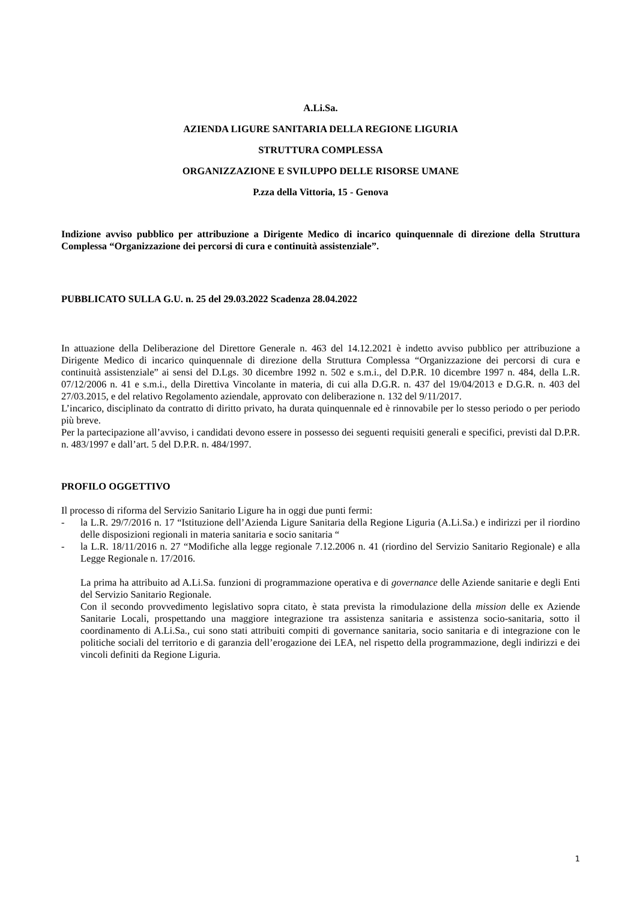A.Li.Sa.
AZIENDA LIGURE SANITARIA DELLA REGIONE LIGURIA
STRUTTURA COMPLESSA
ORGANIZZAZIONE E SVILUPPO DELLE RISORSE UMANE
P.zza della Vittoria, 15 - Genova
Indizione avviso pubblico per attribuzione a Dirigente Medico di incarico quinquennale di direzione della Struttura Complessa “Organizzazione dei percorsi di cura e continuità assistenziale”.
PUBBLICATO SULLA G.U. n. 25 del 29.03.2022 Scadenza 28.04.2022
In attuazione della Deliberazione del Direttore Generale n. 463 del 14.12.2021 è indetto avviso pubblico per attribuzione a Dirigente Medico di incarico quinquennale di direzione della Struttura Complessa “Organizzazione dei percorsi di cura e continuità assistenziale” ai sensi del D.Lgs. 30 dicembre 1992 n. 502 e s.m.i., del D.P.R. 10 dicembre 1997 n. 484, della L.R. 07/12/2006 n. 41 e s.m.i., della Direttiva Vincolante in materia, di cui alla D.G.R. n. 437 del 19/04/2013 e D.G.R. n. 403 del 27/03.2015, e del relativo Regolamento aziendale, approvato con deliberazione n. 132 del 9/11/2017.
L’incarico, disciplinato da contratto di diritto privato, ha durata quinquennale ed è rinnovabile per lo stesso periodo o per periodo più breve.
Per la partecipazione all’avviso, i candidati devono essere in possesso dei seguenti requisiti generali e specifici, previsti dal D.P.R. n. 483/1997 e dall’art. 5 del D.P.R. n. 484/1997.
PROFILO OGGETTIVO
Il processo di riforma del Servizio Sanitario Ligure ha in oggi due punti fermi:
- la L.R. 29/7/2016 n. 17 “Istituzione dell’Azienda Ligure Sanitaria della Regione Liguria (A.Li.Sa.) e indirizzi per il riordino delle disposizioni regionali in materia sanitaria e socio sanitaria “
- la L.R. 18/11/2016 n. 27 “Modifiche alla legge regionale 7.12.2006 n. 41 (riordino del Servizio Sanitario Regionale) e alla Legge Regionale n. 17/2016.
La prima ha attribuito ad A.Li.Sa. funzioni di programmazione operativa e di governance delle Aziende sanitarie e degli Enti del Servizio Sanitario Regionale.
Con il secondo provvedimento legislativo sopra citato, è stata prevista la rimodulazione della mission delle ex Aziende Sanitarie Locali, prospettando una maggiore integrazione tra assistenza sanitaria e assistenza socio-sanitaria, sotto il coordinamento di A.Li.Sa., cui sono stati attribuiti compiti di governance sanitaria, socio sanitaria e di integrazione con le politiche sociali del territorio e di garanzia dell’erogazione dei LEA, nel rispetto della programmazione, degli indirizzi e dei vincoli definiti da Regione Liguria.
1